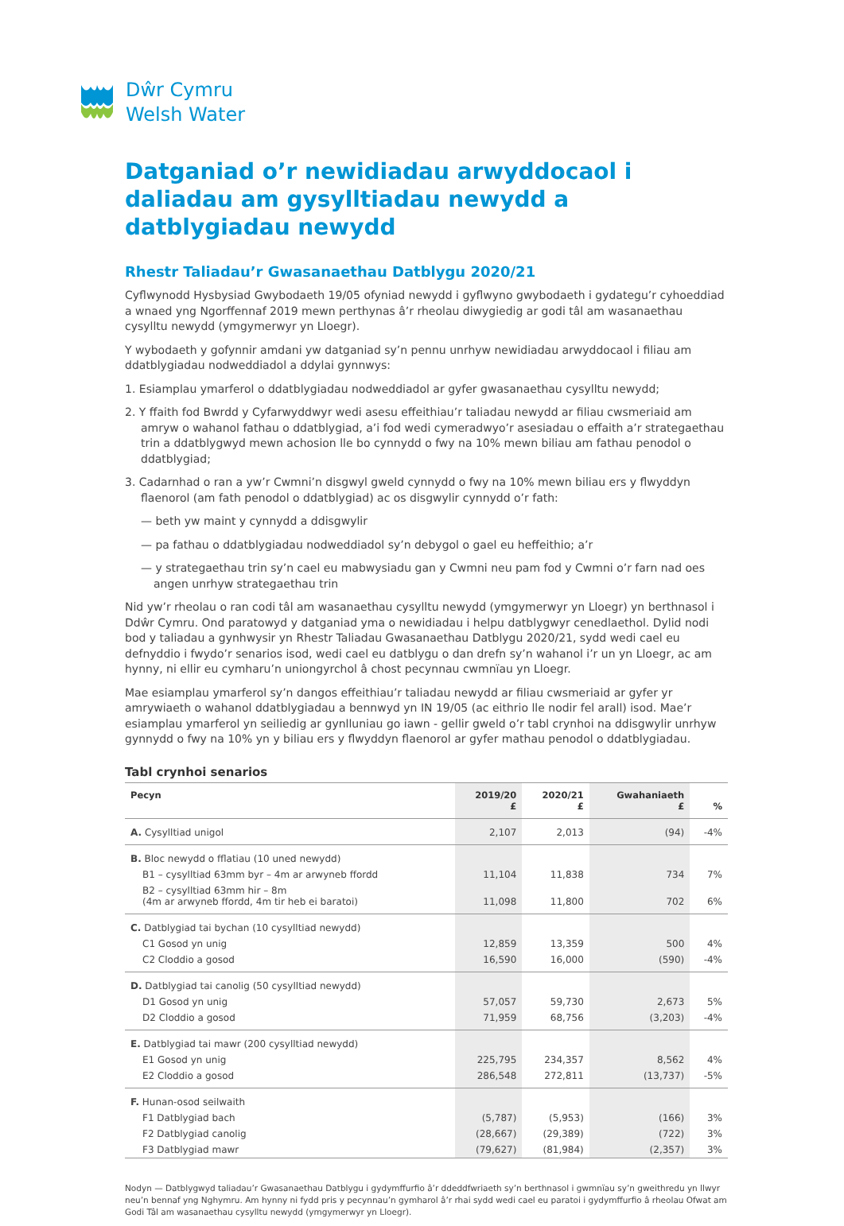Dŵr Cymru
Welsh Water
Datganiad o’r newidiadau arwyddocaol i daliadau am gysylltiadau newydd a datblygiadau newydd
Rhestr Taliadau’r Gwasanaethau Datblygu 2020/21
Cyflwynodd Hysbysiad Gwybodaeth 19/05 ofyniad newydd i gyflwyno gwybodaeth i gydategu’r cyhoeddiad a wnaed yng Ngorffennaf 2019 mewn perthynas â’r rheolau diwygiedig ar godi tâl am wasanaethau cysylltu newydd (ymgymerwyr yn Lloegr).
Y wybodaeth y gofynnir amdani yw datganiad sy’n pennu unrhyw newidiadau arwyddocaol i filiau am ddatblygiadau nodweddiadol a ddylai gynnwys:
1. Esiamplau ymarferol o ddatblygiadau nodweddiadol ar gyfer gwasanaethau cysylltu newydd;
2. Y ffaith fod Bwrdd y Cyfarwyddwyr wedi asesu effeithiau’r taliadau newydd ar filiau cwsmeriaid am amryw o wahanol fathau o ddatblygiad, a’i fod wedi cymeradwyo’r asesiadau o effaith a’r strategaethau trin a ddatblygwyd mewn achosion lle bo cynnydd o fwy na 10% mewn biliau am fathau penodol o ddatblygiad;
3. Cadarnhad o ran a yw’r Cwmni’n disgwyl gweld cynnydd o fwy na 10% mewn biliau ers y flwyddyn flaenorol (am fath penodol o ddatblygiad) ac os disgwylir cynnydd o’r fath:
— beth yw maint y cynnydd a ddisgwylir
— pa fathau o ddatblygiadau nodweddiadol sy’n debygol o gael eu heffeithio; a’r
— y strategaethau trin sy’n cael eu mabwysiadu gan y Cwmni neu pam fod y Cwmni o’r farn nad oes angen unrhyw strategaethau trin
Nid yw’r rheolau o ran codi tâl am wasanaethau cysylltu newydd (ymgymerwyr yn Lloegr) yn berthnasol i Ddŵr Cymru. Ond paratowyd y datganiad yma o newidiadau i helpu datblygwyr cenedlaethol. Dylid nodi bod y taliadau a gynhwysir yn Rhestr Taliadau Gwasanaethau Datblygu 2020/21, sydd wedi cael eu defnyddio i fwydo’r senarios isod, wedi cael eu datblygu o dan drefn sy’n wahanol i’r un yn Lloegr, ac am hynny, ni ellir eu cymharu’n uniongyrchol â chost pecynnau cwmnïau yn Lloegr.
Mae esiamplau ymarferol sy’n dangos effeithiau’r taliadau newydd ar filiau cwsmeriaid ar gyfer yr amrywiaeth o wahanol ddatblygiadau a bennwyd yn IN 19/05 (ac eithrio lle nodir fel arall) isod. Mae’r esiamplau ymarferol yn seiliedig ar gynlluniau go iawn - gellir gweld o’r tabl crynhoi na ddisgwylir unrhyw gynnydd o fwy na 10% yn y biliau ers y flwyddyn flaenorol ar gyfer mathau penodol o ddatblygiadau.
Tabl crynhoi senarios
| Pecyn | 2019/20 £ | 2020/21 £ | Gwahaniaeth £ | % |
| --- | --- | --- | --- | --- |
| A. Cysylltiad unigol | 2,107 | 2,013 | (94) | -4% |
| B. Bloc newydd o fflatiau (10 uned newydd) | | | | |
| B1 – cysylltiad 63mm byr – 4m ar arwyneb ffordd | 11,104 | 11,838 | 734 | 7% |
| B2 – cysylltiad 63mm hir – 8m (4m ar arwyneb ffordd, 4m tir heb ei baratoi) | 11,098 | 11,800 | 702 | 6% |
| C. Datblygiad tai bychan (10 cysylltiad newydd) | | | | |
| C1 Gosod yn unig | 12,859 | 13,359 | 500 | 4% |
| C2 Cloddio a gosod | 16,590 | 16,000 | (590) | -4% |
| D. Datblygiad tai canolig (50 cysylltiad newydd) | | | | |
| D1 Gosod yn unig | 57,057 | 59,730 | 2,673 | 5% |
| D2 Cloddio a gosod | 71,959 | 68,756 | (3,203) | -4% |
| E. Datblygiad tai mawr (200 cysylltiad newydd) | | | | |
| E1 Gosod yn unig | 225,795 | 234,357 | 8,562 | 4% |
| E2 Cloddio a gosod | 286,548 | 272,811 | (13,737) | -5% |
| F. Hunan-osod seilwaith | | | | |
| F1 Datblygiad bach | (5,787) | (5,953) | (166) | 3% |
| F2 Datblygiad canolig | (28,667) | (29,389) | (722) | 3% |
| F3 Datblygiad mawr | (79,627) | (81,984) | (2,357) | 3% |
Nodyn — Datblygwyd taliadau’r Gwasanaethau Datblygu i gydymffurfio â’r ddeddfwriaeth sy’n berthnasol i gwmnïau sy’n gweithredu yn llwyr neu’n bennaf yng Nghymru. Am hynny ni fydd pris y pecynnau’n gymharol â’r rhai sydd wedi cael eu paratoi i gydymffurfio â rheolau Ofwat am Godi Tâl am wasanaethau cysylltu newydd (ymgymerwyr yn Lloegr).